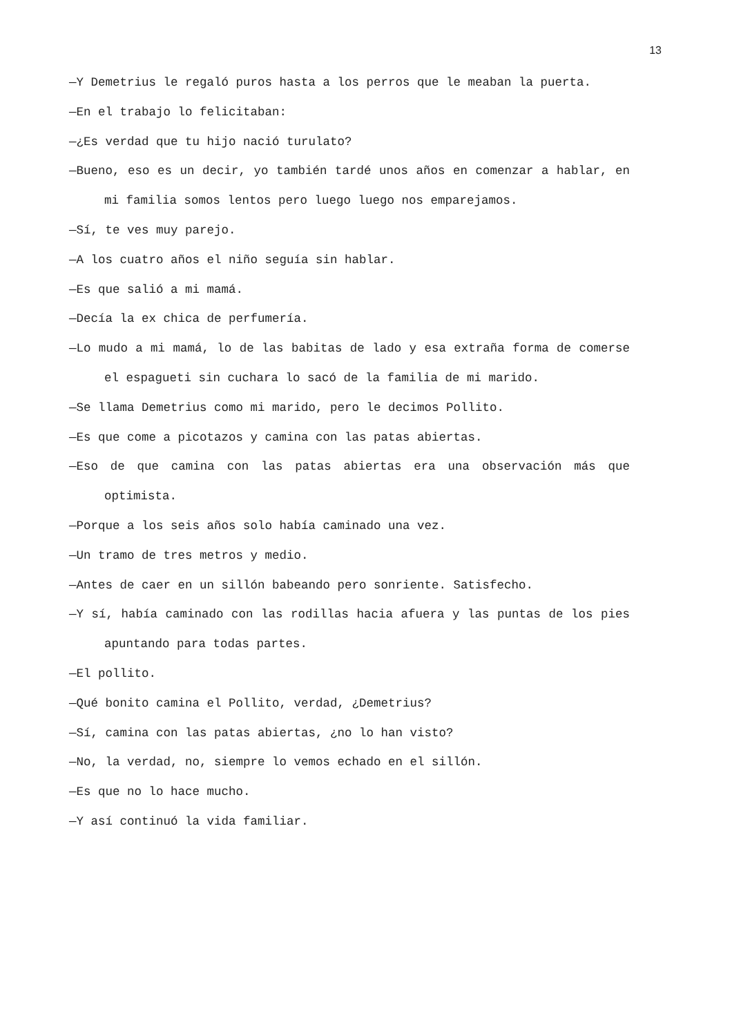13
—Y Demetrius le regaló puros hasta a los perros que le meaban la puerta.
—En el trabajo lo felicitaban:
—¿Es verdad que tu hijo nació turulato?
—Bueno, eso es un decir, yo también tardé unos años en comenzar a hablar, en mi familia somos lentos pero luego luego nos emparejamos.
—Sí, te ves muy parejo.
—A los cuatro años el niño seguía sin hablar.
—Es que salió a mi mamá.
—Decía la ex chica de perfumería.
—Lo mudo a mi mamá, lo de las babitas de lado y esa extraña forma de comerse el espagueti sin cuchara lo sacó de la familia de mi marido.
—Se llama Demetrius como mi marido, pero le decimos Pollito.
—Es que come a picotazos y camina con las patas abiertas.
—Eso de que camina con las patas abiertas era una observación más que optimista.
—Porque a los seis años solo había caminado una vez.
—Un tramo de tres metros y medio.
—Antes de caer en un sillón babeando pero sonriente. Satisfecho.
—Y sí, había caminado con las rodillas hacia afuera y las puntas de los pies apuntando para todas partes.
—El pollito.
—Qué bonito camina el Pollito, verdad, ¿Demetrius?
—Sí, camina con las patas abiertas, ¿no lo han visto?
—No, la verdad, no, siempre lo vemos echado en el sillón.
—Es que no lo hace mucho.
—Y así continuó la vida familiar.